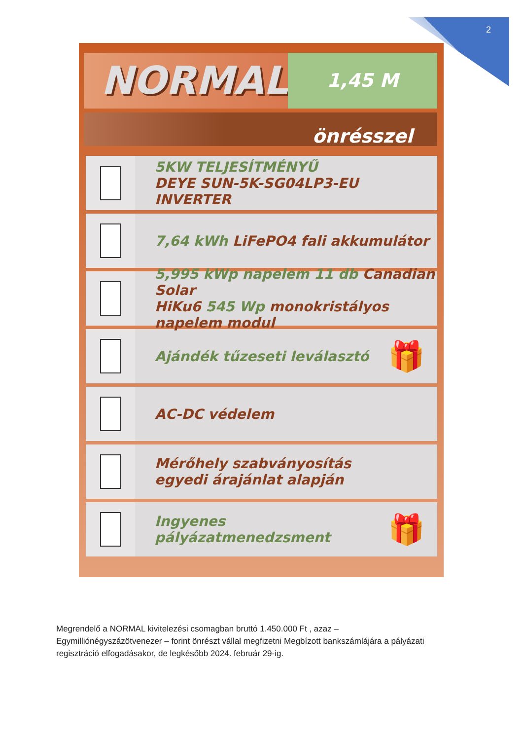2
NORMAL
1,45 M önrésszel
5KW TELJESÍTMÉNYŰ
DEYE SUN-5K-SG04LP3-EU INVERTER
7,64 kWh LiFePO4 fali akkumulátor
5,995 kWp napelem 11 db Canadian Solar
HiKu6 545 Wp monokristályos napelem modul
Ajándék tűzeseti leválasztó
🎁
AC-DC védelem
Mérőhely szabványosítás
egyedi árajánlat alapján
Ingyenes pályázatmenedzsment
🎁
Megrendelő a NORMAL kivitelezési csomagban bruttó 1.450.000 Ft , azaz – Egymilliónégyszázötvenezer – forint önrészt vállal megfizetni Megbízott bankszámlájára a pályázati regisztráció elfogadásakor, de legkésőbb 2024. február 29-ig.